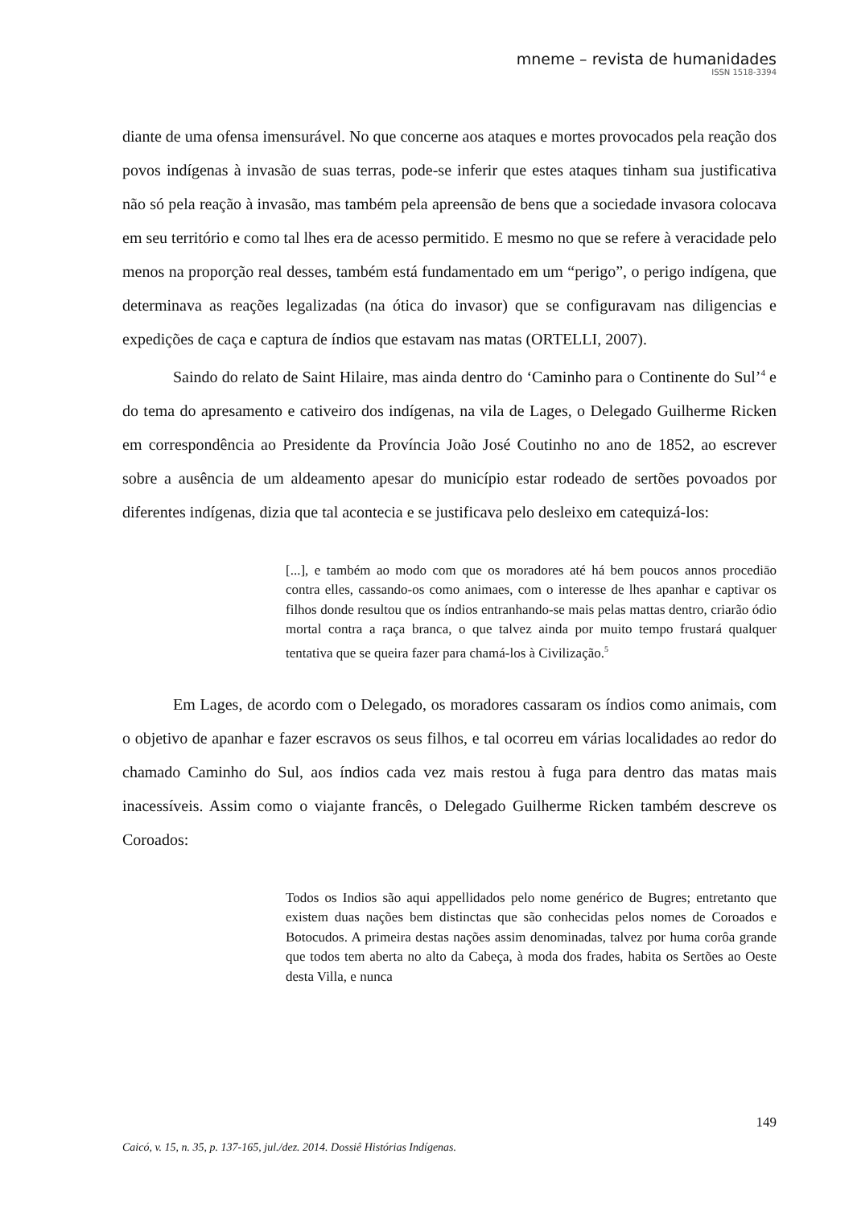mneme – revista de humanidades
ISSN 1518-3394
diante de uma ofensa imensurável. No que concerne aos ataques e mortes provocados pela reação dos povos indígenas à invasão de suas terras, pode-se inferir que estes ataques tinham sua justificativa não só pela reação à invasão, mas também pela apreensão de bens que a sociedade invasora colocava em seu território e como tal lhes era de acesso permitido. E mesmo no que se refere à veracidade pelo menos na proporção real desses, também está fundamentado em um “perigo”, o perigo indígena, que determinava as reações legalizadas (na ótica do invasor) que se configuravam nas diligencias e expedições de caça e captura de índios que estavam nas matas (ORTELLI, 2007).
Saindo do relato de Saint Hilaire, mas ainda dentro do ‘Caminho para o Continente do Sul’<sup>4</sup> e do tema do apresamento e cativeiro dos indígenas, na vila de Lages, o Delegado Guilherme Ricken em correspondência ao Presidente da Província João José Coutinho no ano de 1852, ao escrever sobre a ausência de um aldeamento apesar do município estar rodeado de sertões povoados por diferentes indígenas, dizia que tal acontecia e se justificava pelo desleixo em catequizá-los:
[...], e também ao modo com que os moradores até há bem poucos annos procediāo contra elles, cassando-os como animaes, com o interesse de lhes apanhar e captivar os filhos donde resultou que os índios entranhando-se mais pelas mattas dentro, criarão ódio mortal contra a raça branca, o que talvez ainda por muito tempo frustará qualquer tentativa que se queira fazer para chamá-los à Civilização.<sup>5</sup>
Em Lages, de acordo com o Delegado, os moradores cassaram os índios como animais, com o objetivo de apanhar e fazer escravos os seus filhos, e tal ocorreu em várias localidades ao redor do chamado Caminho do Sul, aos índios cada vez mais restou à fuga para dentro das matas mais inacessíveis. Assim como o viajante francês, o Delegado Guilherme Ricken também descreve os Coroados:
Todos os Indios são aqui appellidados pelo nome genérico de Bugres; entretanto que existem duas nações bem distinctas que são conhecidas pelos nomes de Coroados e Botocudos. A primeira destas nações assim denominadas, talvez por huma corôa grande que todos tem aberta no alto da Cabeça, à moda dos frades, habita os Sertões ao Oeste desta Villa, e nunca
149
Caicó, v. 15, n. 35, p. 137-165, jul./dez. 2014. Dossiê Histórias Indígenas.